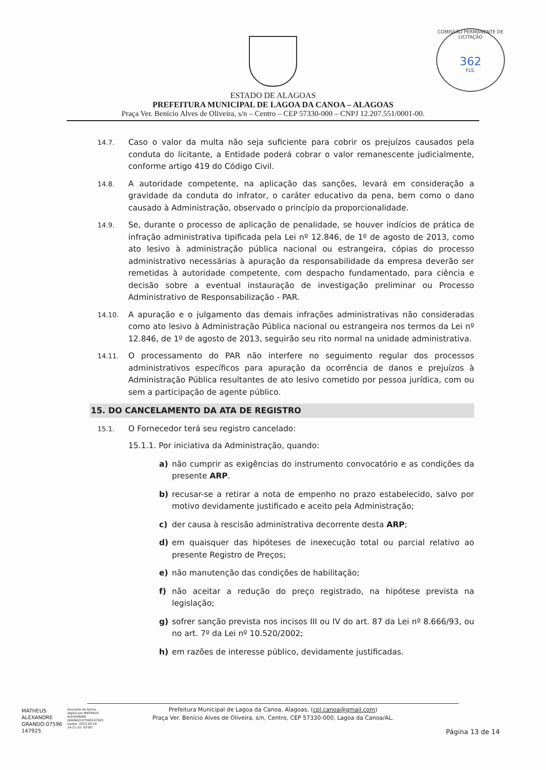COMISSÃO PERMANENTE DE LICITAÇÃO
362
FLS.
ESTADO DE ALAGOAS
PREFEITURA MUNICIPAL DE LAGOA DA CANOA – ALAGOAS
Praça Ver. Benício Alves de Oliveira, s/n – Centro – CEP 57330-000 – CNPJ 12.207.551/0001-00.
14.7. Caso o valor da multa não seja suficiente para cobrir os prejuízos causados pela conduta do licitante, a Entidade poderá cobrar o valor remanescente judicialmente, conforme artigo 419 do Código Civil.
14.8. A autoridade competente, na aplicação das sanções, levará em consideração a gravidade da conduta do infrator, o caráter educativo da pena, bem como o dano causado à Administração, observado o princípio da proporcionalidade.
14.9. Se, durante o processo de aplicação de penalidade, se houver indícios de prática de infração administrativa tipificada pela Lei nº 12.846, de 1º de agosto de 2013, como ato lesivo à administração pública nacional ou estrangeira, cópias do processo administrativo necessárias à apuração da responsabilidade da empresa deverão ser remetidas à autoridade competente, com despacho fundamentado, para ciência e decisão sobre a eventual instauração de investigação preliminar ou Processo Administrativo de Responsabilização - PAR.
14.10. A apuração e o julgamento das demais infrações administrativas não consideradas como ato lesivo à Administração Pública nacional ou estrangeira nos termos da Lei nº 12.846, de 1º de agosto de 2013, seguirão seu rito normal na unidade administrativa.
14.11. O processamento do PAR não interfere no seguimento regular dos processos administrativos específicos para apuração da ocorrência de danos e prejuízos à Administração Pública resultantes de ato lesivo cometido por pessoa jurídica, com ou sem a participação de agente público.
15. DO CANCELAMENTO DA ATA DE REGISTRO
15.1. O Fornecedor terá seu registro cancelado:
15.1.1. Por iniciativa da Administração, quando:
a) não cumprir as exigências do instrumento convocatório e as condições da presente ARP.
b) recusar-se a retirar a nota de empenho no prazo estabelecido, salvo por motivo devidamente justificado e aceito pela Administração;
c) der causa à rescisão administrativa decorrente desta ARP;
d) em quaisquer das hipóteses de inexecução total ou parcial relativo ao presente Registro de Preços;
e) não manutenção das condições de habilitação;
f) não aceitar a redução do preço registrado, na hipótese prevista na legislação;
g) sofrer sanção prevista nos incisos III ou IV do art. 87 da Lei nº 8.666/93, ou no art. 7º da Lei nº 10.520/2002;
h) em razões de interesse público, devidamente justificadas.
MATHEUS
ALEXANDRE
GRANDO:07596
147925
Assinado de forma
digital por MATHEUS
ALEXANDRE
GRANDO:07596147925
Dados: 2023.04.19
14:21:10 -03'00'
Prefeitura Municipal de Lagoa da Canoa, Alagoas, (cpl.canoa@gmail.com)
Praça Ver. Benício Alves de Oliveira, s/n, Centro, CEP 57330-000, Lagoa da Canoa/AL.
Página 13 de 14